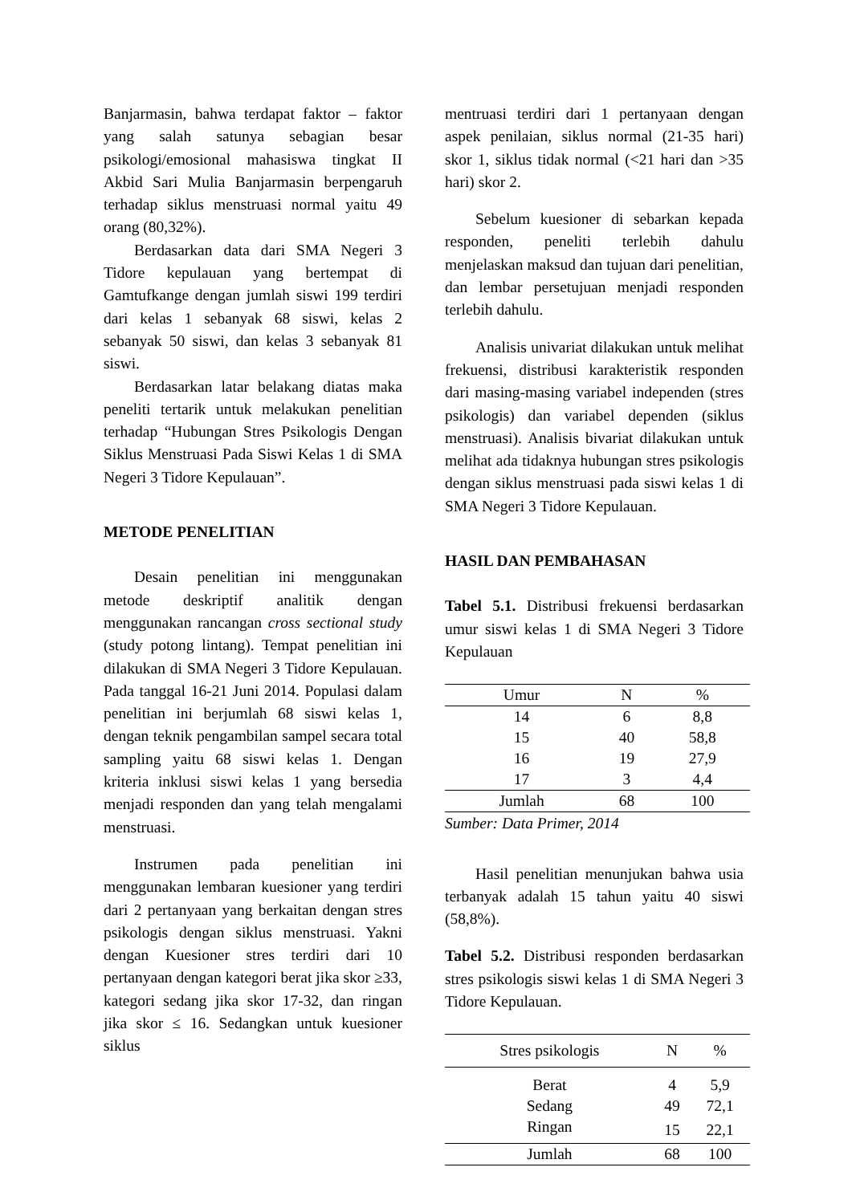Banjarmasin, bahwa terdapat faktor – faktor yang salah satunya sebagian besar psikologi/emosional mahasiswa tingkat II Akbid Sari Mulia Banjarmasin berpengaruh terhadap siklus menstruasi normal yaitu 49 orang (80,32%).
Berdasarkan data dari SMA Negeri 3 Tidore kepulauan yang bertempat di Gamtufkange dengan jumlah siswi 199 terdiri dari kelas 1 sebanyak 68 siswi, kelas 2 sebanyak 50 siswi, dan kelas 3 sebanyak 81 siswi.
Berdasarkan latar belakang diatas maka peneliti tertarik untuk melakukan penelitian terhadap “Hubungan Stres Psikologis Dengan Siklus Menstruasi Pada Siswi Kelas 1 di SMA Negeri 3 Tidore Kepulauan”.
METODE PENELITIAN
Desain penelitian ini menggunakan metode deskriptif analitik dengan menggunakan rancangan cross sectional study (study potong lintang). Tempat penelitian ini dilakukan di SMA Negeri 3 Tidore Kepulauan. Pada tanggal 16-21 Juni 2014. Populasi dalam penelitian ini berjumlah 68 siswi kelas 1, dengan teknik pengambilan sampel secara total sampling yaitu 68 siswi kelas 1. Dengan kriteria inklusi siswi kelas 1 yang bersedia menjadi responden dan yang telah mengalami menstruasi.
Instrumen pada penelitian ini menggunakan lembaran kuesioner yang terdiri dari 2 pertanyaan yang berkaitan dengan stres psikologis dengan siklus menstruasi. Yakni dengan Kuesioner stres terdiri dari 10 pertanyaan dengan kategori berat jika skor ≥33, kategori sedang jika skor 17-32, dan ringan jika skor ≤ 16. Sedangkan untuk kuesioner siklus
mentruasi terdiri dari 1 pertanyaan dengan aspek penilaian, siklus normal (21-35 hari) skor 1, siklus tidak normal (<21 hari dan >35 hari) skor 2.
Sebelum kuesioner di sebarkan kepada responden, peneliti terlebih dahulu menjelaskan maksud dan tujuan dari penelitian, dan lembar persetujuan menjadi responden terlebih dahulu.
Analisis univariat dilakukan untuk melihat frekuensi, distribusi karakteristik responden dari masing-masing variabel independen (stres psikologis) dan variabel dependen (siklus menstruasi). Analisis bivariat dilakukan untuk melihat ada tidaknya hubungan stres psikologis dengan siklus menstruasi pada siswi kelas 1 di SMA Negeri 3 Tidore Kepulauan.
HASIL DAN PEMBAHASAN
Tabel 5.1. Distribusi frekuensi berdasarkan umur siswi kelas 1 di SMA Negeri 3 Tidore Kepulauan
| Umur | N | % |
| --- | --- | --- |
| 14 | 6 | 8,8 |
| 15 | 40 | 58,8 |
| 16 | 19 | 27,9 |
| 17 | 3 | 4,4 |
| Jumlah | 68 | 100 |
Sumber: Data Primer, 2014
Hasil penelitian menunjukan bahwa usia terbanyak adalah 15 tahun yaitu 40 siswi (58,8%).
Tabel 5.2. Distribusi responden berdasarkan stres psikologis siswi kelas 1 di SMA Negeri 3 Tidore Kepulauan.
| Stres psikologis | N | % |
| --- | --- | --- |
| Berat | 4 | 5,9 |
| Sedang | 49 | 72,1 |
| Ringan | 15 | 22,1 |
| Jumlah | 68 | 100 |